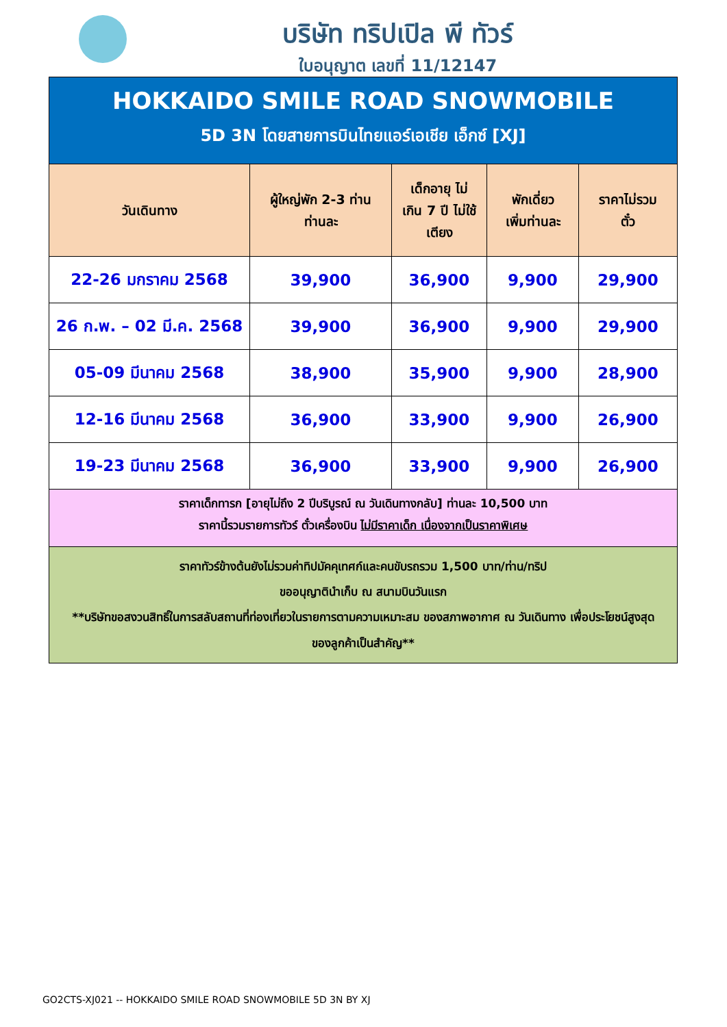บริษัท ทริปเปิล พี ทัวร์
ใบอนุญาต เลขที่ 11/12147
| HOKKAIDO SMILE ROAD SNOWMOBILE | | | | |
| 5D 3N โดยสายการบินไทยแอร์เอเชีย เอ็กซ์ [XJ] | | | | |
| วันเดินทาง | ผู้ใหญ่พัก 2-3 ท่าน ท่านละ | เด็กอายุ ไม่ เกิน 7 ปี ไม่ใช้ เตียง | พักเดี่ยว เพิ่มท่านละ | ราคาไม่รวม ตั๋ว |
| 22-26 มกราคม 2568 | 39,900 | 36,900 | 9,900 | 29,900 |
| 26 ก.พ. – 02 มี.ค. 2568 | 39,900 | 36,900 | 9,900 | 29,900 |
| 05-09 มีนาคม 2568 | 38,900 | 35,900 | 9,900 | 28,900 |
| 12-16 มีนาคม 2568 | 36,900 | 33,900 | 9,900 | 26,900 |
| 19-23 มีนาคม 2568 | 36,900 | 33,900 | 9,900 | 26,900 |
| ราคาเด็กทารก [อายุไม่ถึง 2 ปีบริบูรณ์ ณ วันเดินทางกลับ] ท่านละ 10,500 บาท ราคานี้รวมรายการทัวร์ ตั๋วเครื่องบิน ไม่มีราคาเด็ก เนื่องจากเป็นราคาพิเศษ | | | | |
| ราคาทัวร์ข้างต้นยังไม่รวมค่าทิปมัคคุเทศก์และคนขับรถรวม 1,500 บาท/ท่าน/ทริป ขออนุญาตินำเก็บ ณ สนามบินวันแรก **บริษัทขอสงวนสิทธิ์ในการสลับสถานที่ท่องเที่ยวในรายการตามความเหมาะสม ของสภาพอากาศ ณ วันเดินทาง เพื่อประโยชน์สูงสุดของลูกค้าเป็นสำคัญ** | | | | |
GO2CTS-XJ021 -- HOKKAIDO SMILE ROAD SNOWMOBILE 5D 3N BY XJ